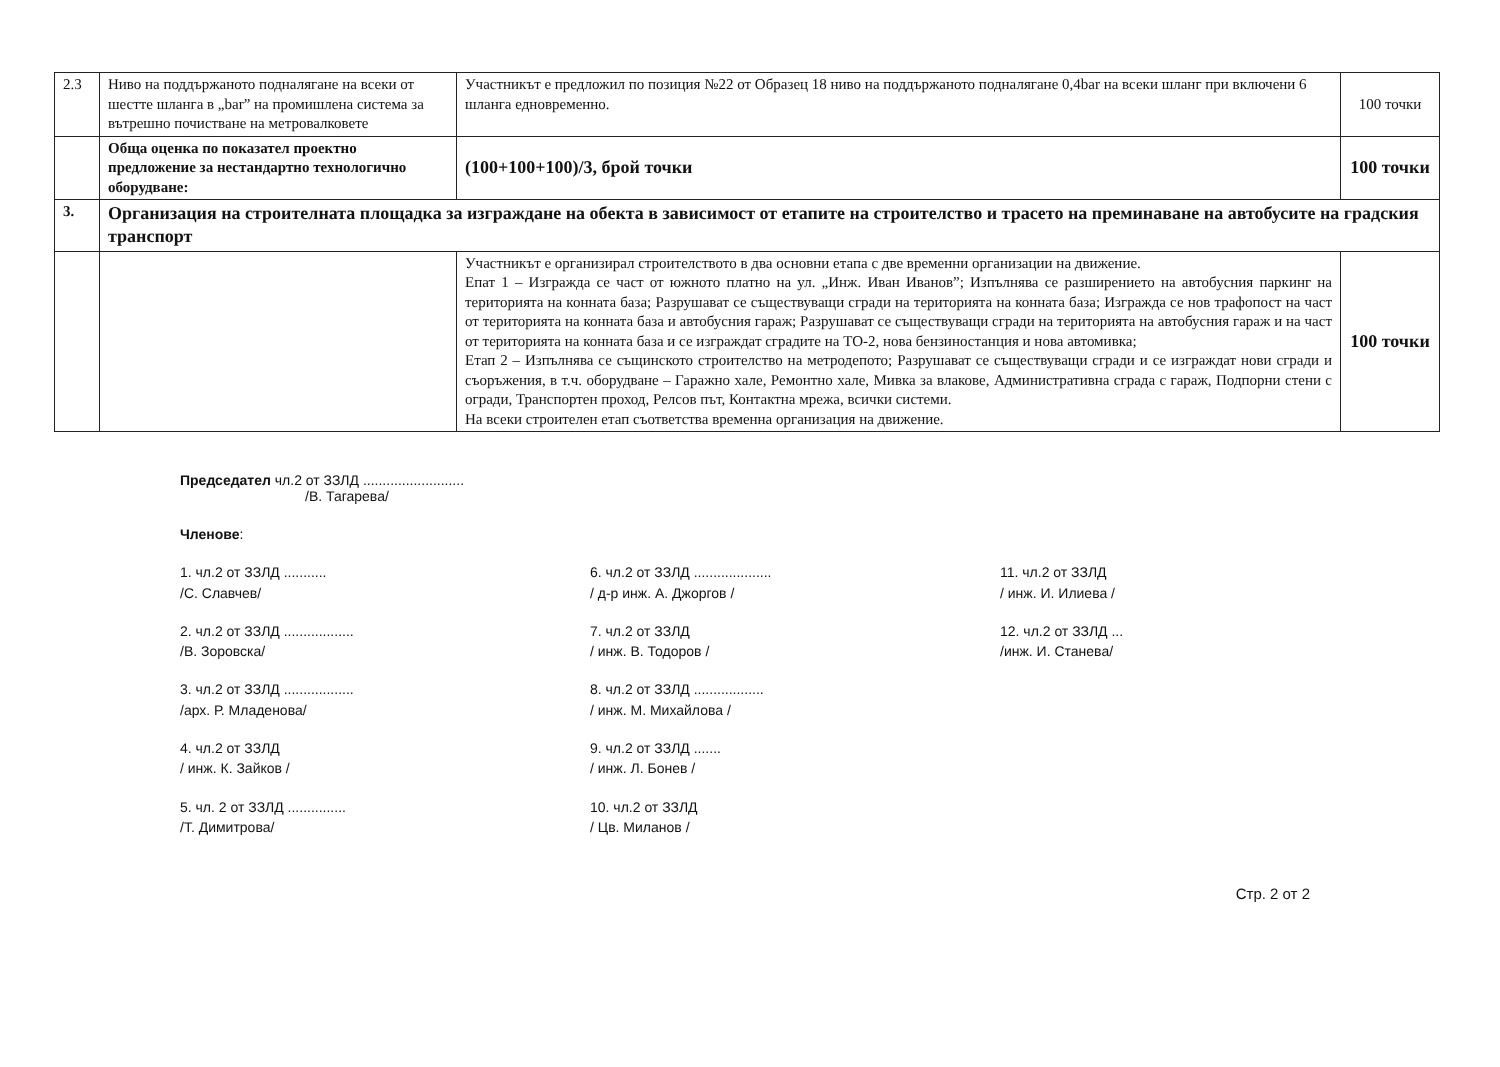| 2.3 | Ниво на поддържаното подналягане на всеки от шестте шланга в „bar” на промишлена система за вътрешно почистване на метровалковете | Участникът е предложил по позиция №22 от Образец 18 ниво на поддържаното подналягане 0,4bar на всеки шланг при включени 6 шланга едновременно. | 100 точки |
| | Обща оценка по показател проектно предложение за нестандартно технологично оборудване: | (100+100+100)/3, брой точки | 100 точки |
| 3. | Организация на строителната площадка за изграждане на обекта в зависимост от етапите на строителство и трасето на преминаване на автобусите на градския транспорт | | |
| | | Участникът е организирал строителството в два основни етапа с две временни организации на движение. Епат 1 – Изгражда се част от южното платно на ул. „Инж. Иван Иванов”; Изпълнява се разширението на автобусния паркинг на територията на конната база; Разрушават се съществуващи сгради на територията на конната база; Изгражда се нов трафопост на част от територията на конната база и автобусния гараж; Разрушават се съществуващи сгради на територията на автобусния гараж и на част от територията на конната база и се изграждат сградите на ТО-2, нова бензиностанция и нова автомивка; Етап 2 – Изпълнява се същинското строителство на метродепото; Разрушават се съществуващи сгради и се изграждат нови сгради и съоръжения, в т.ч. оборудване – Гаражно хале, Ремонтно хале, Мивка за влакове, Административна сграда с гараж, Подпорни стени с огради, Транспортен проход, Релсов път, Контактна мрежа, всички системи. На всеки строителен етап съответства временна организация на движение. | 100 точки |
Председател чл.2 от ЗЗЛД ..........................
/В. Тагарева/
Членове:
1. чл.2 от ЗЗЛД ...........
/С. Славчев/
2. чл.2 от ЗЗЛД ..................
/В. Зоровска/
3. чл.2 от ЗЗЛД ..................
/арх. Р. Младенова/
4. чл.2 от ЗЗЛД
/ инж. К. Зайков /
5. чл. 2 от ЗЗЛД ...............
/Т. Димитрова/
6. чл.2 от ЗЗЛД ....................
/ д-р инж. А. Джоргов /
7. чл.2 от ЗЗЛД
/ инж. В. Тодоров /
8. чл.2 от ЗЗЛД ..................
/ инж. М. Михайлова /
9. чл.2 от ЗЗЛД .......
/ инж. Л. Бонев /
10. чл.2 от ЗЗЛД
/ Цв. Миланов /
11. чл.2 от ЗЗЛД
/ инж. И. Илиева /
12. чл.2 от ЗЗЛД ...
/инж. И. Станева/
Стр. 2 от 2